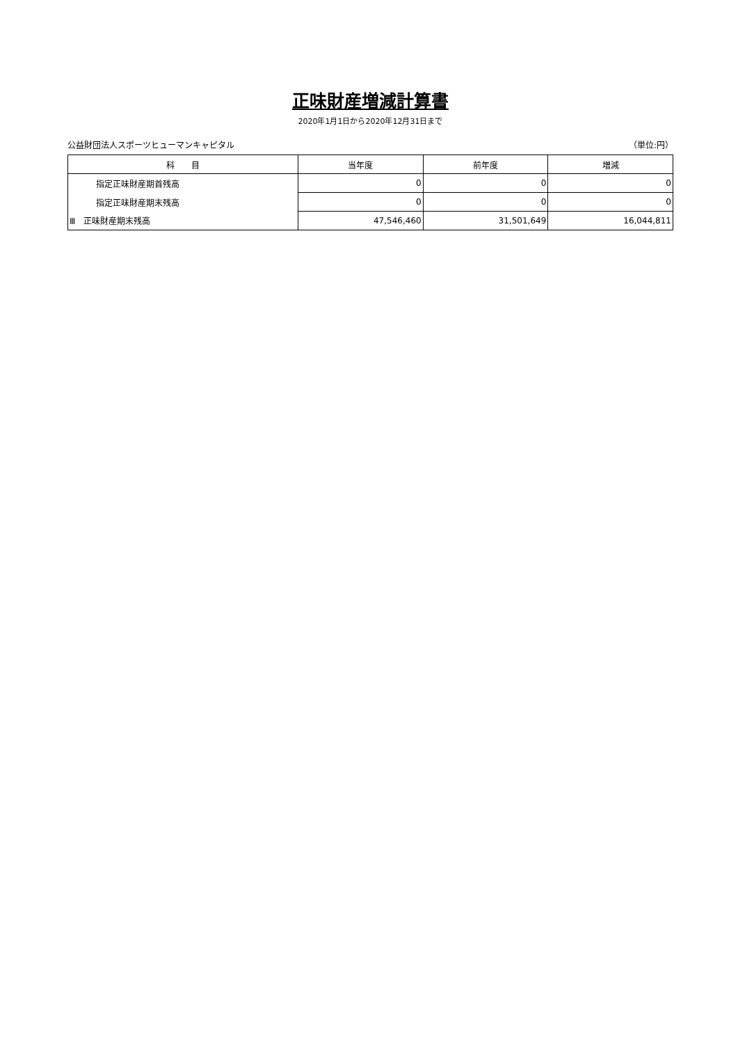正味財産増減計算書
2020年1月1日から2020年12月31日まで
公益財団法人スポーツヒューマンキャピタル （単位:円）
| 科 目 | 当年度 | 前年度 | 増減 |
| --- | --- | --- | --- |
| 指定正味財産期首残高 | 0 | 0 | 0 |
| 指定正味財産期末残高 | 0 | 0 | 0 |
| Ⅲ 正味財産期末残高 | 47,546,460 | 31,501,649 | 16,044,811 |